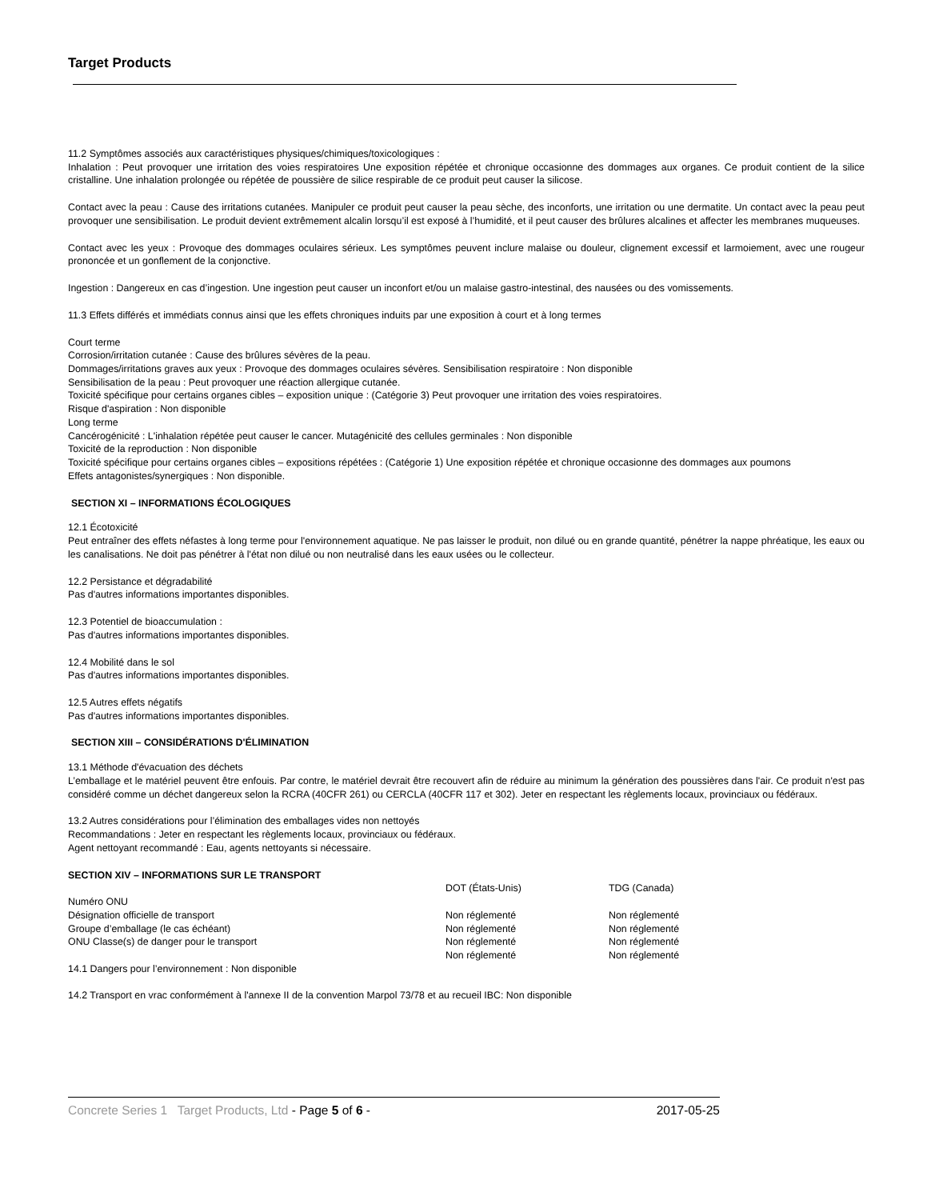Target Products
11.2 Symptômes associés aux caractéristiques physiques/chimiques/toxicologiques :
Inhalation : Peut provoquer une irritation des voies respiratoires Une exposition répétée et chronique occasionne des dommages aux organes. Ce produit contient de la silice cristalline. Une inhalation prolongée ou répétée de poussière de silice respirable de ce produit peut causer la silicose.
Contact avec la peau : Cause des irritations cutanées. Manipuler ce produit peut causer la peau sèche, des inconforts, une irritation ou une dermatite. Un contact avec la peau peut provoquer une sensibilisation. Le produit devient extrêmement alcalin lorsqu’il est exposé à l’humidité, et il peut causer des brûlures alcalines et affecter les membranes muqueuses.
Contact avec les yeux : Provoque des dommages oculaires sérieux. Les symptômes peuvent inclure malaise ou douleur, clignement excessif et larmoiement, avec une rougeur prononcée et un gonflement de la conjonctive.
Ingestion : Dangereux en cas d’ingestion. Une ingestion peut causer un inconfort et/ou un malaise gastro-intestinal, des nausées ou des vomissements.
11.3 Effets différés et immédiats connus ainsi que les effets chroniques induits par une exposition à court et à long termes
Court terme
Corrosion/irritation cutanée : Cause des brûlures sévères de la peau.
Dommages/irritations graves aux yeux : Provoque des dommages oculaires sévères. Sensibilisation respiratoire : Non disponible
Sensibilisation de la peau : Peut provoquer une réaction allergique cutanée.
Toxicité spécifique pour certains organes cibles – exposition unique : (Catégorie 3) Peut provoquer une irritation des voies respiratoires.
Risque d'aspiration : Non disponible
Long terme
Cancérogénicité : L'inhalation répétée peut causer le cancer. Mutagénicité des cellules germinales : Non disponible
Toxicité de la reproduction : Non disponible
Toxicité spécifique pour certains organes cibles – expositions répétées : (Catégorie 1) Une exposition répétée et chronique occasionne des dommages aux poumons
Effets antagonistes/synergiques : Non disponible.
SECTION XI – INFORMATIONS ÉCOLOGIQUES
12.1 Écotoxicité
Peut entraîner des effets néfastes à long terme pour l'environnement aquatique. Ne pas laisser le produit, non dilué ou en grande quantité, pénétrer la nappe phréatique, les eaux ou les canalisations. Ne doit pas pénétrer à l'état non dilué ou non neutralisé dans les eaux usées ou le collecteur.
12.2 Persistance et dégradabilité
Pas d'autres informations importantes disponibles.
12.3 Potentiel de bioaccumulation :
Pas d'autres informations importantes disponibles.
12.4 Mobilité dans le sol
Pas d'autres informations importantes disponibles.
12.5 Autres effets négatifs
Pas d'autres informations importantes disponibles.
SECTION XIII – CONSIDÉRATIONS D'ÉLIMINATION
13.1 Méthode d'évacuation des déchets
L’emballage et le matériel peuvent être enfouis. Par contre, le matériel devrait être recouvert afin de réduire au minimum la génération des poussières dans l'air. Ce produit n'est pas considéré comme un déchet dangereux selon la RCRA (40CFR 261) ou CERCLA (40CFR 117 et 302). Jeter en respectant les règlements locaux, provinciaux ou fédéraux.
13.2 Autres considérations pour l’élimination des emballages vides non nettoyés
Recommandations : Jeter en respectant les règlements locaux, provinciaux ou fédéraux.
Agent nettoyant recommandé : Eau, agents nettoyants si nécessaire.
SECTION XIV – INFORMATIONS SUR LE TRANSPORT
| | DOT (États-Unis) | TDG (Canada) |
| Numéro ONU | | |
| Désignation officielle de transport | Non réglementé | Non réglementé |
| Groupe d’emballage (le cas échéant) | Non réglementé | Non réglementé |
| ONU Classe(s) de danger pour le transport | Non réglementé | Non réglementé |
| | Non réglementé | Non réglementé |
14.1 Dangers pour l’environnement : Non disponible
14.2 Transport en vrac conformément à l'annexe II de la convention Marpol 73/78 et au recueil IBC: Non disponible
Concrete Series 1 Target Products, Ltd - Page 5 of 6 - 2017-05-25